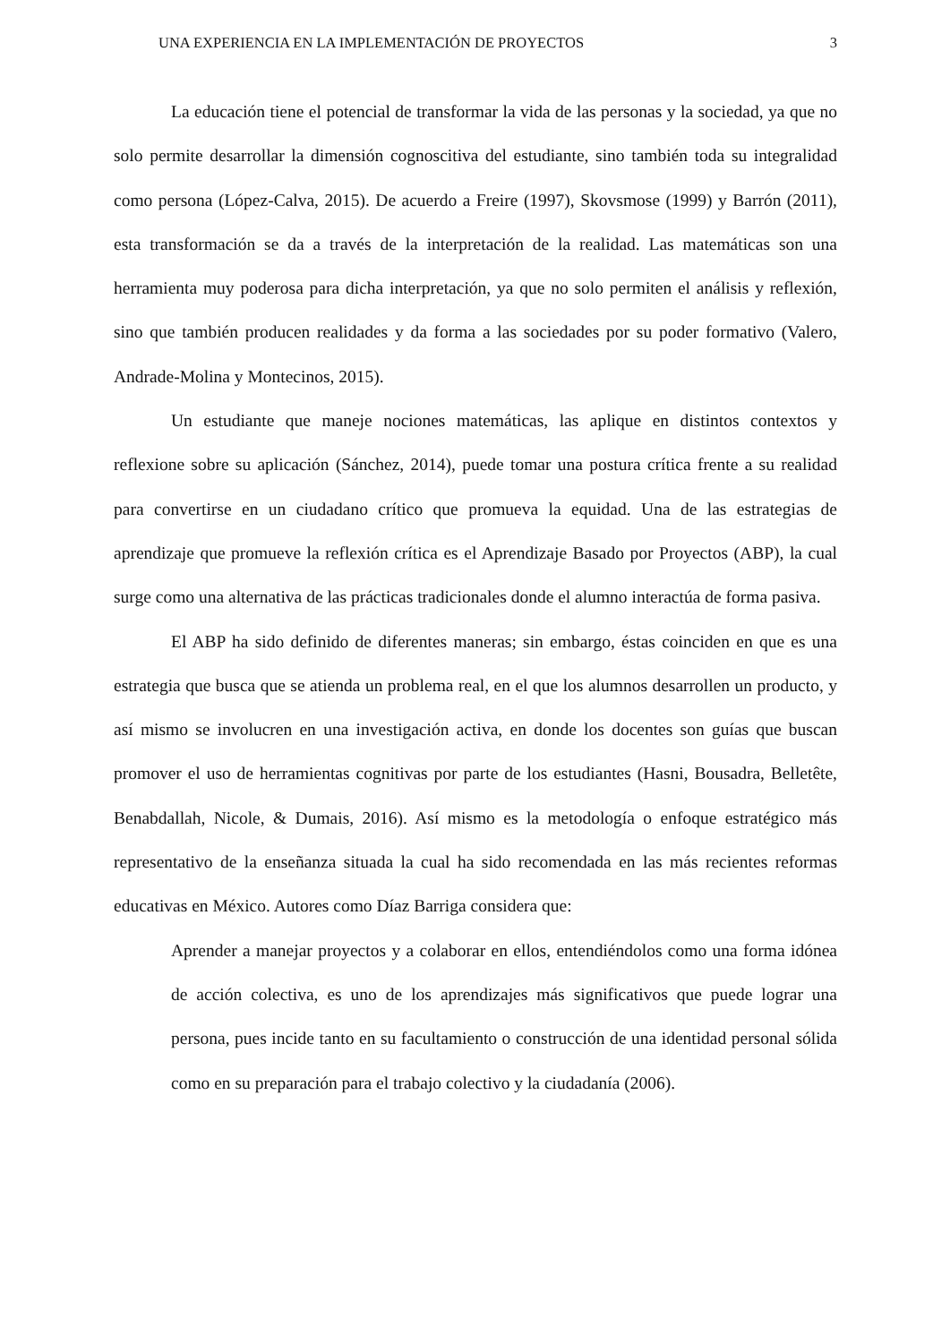UNA EXPERIENCIA EN LA IMPLEMENTACIÓN DE PROYECTOS 3
La educación tiene el potencial de transformar la vida de las personas y la sociedad, ya que no solo permite desarrollar la dimensión cognoscitiva del estudiante, sino también toda su integralidad como persona (López-Calva, 2015). De acuerdo a Freire (1997), Skovsmose (1999) y Barrón (2011), esta transformación se da a través de la interpretación de la realidad. Las matemáticas son una herramienta muy poderosa para dicha interpretación, ya que no solo permiten el análisis y reflexión, sino que también producen realidades y da forma a las sociedades por su poder formativo (Valero, Andrade-Molina y Montecinos, 2015).
Un estudiante que maneje nociones matemáticas, las aplique en distintos contextos y reflexione sobre su aplicación (Sánchez, 2014), puede tomar una postura crítica frente a su realidad para convertirse en un ciudadano crítico que promueva la equidad. Una de las estrategias de aprendizaje que promueve la reflexión crítica es el Aprendizaje Basado por Proyectos (ABP), la cual surge como una alternativa de las prácticas tradicionales donde el alumno interactúa de forma pasiva.
El ABP ha sido definido de diferentes maneras; sin embargo, éstas coinciden en que es una estrategia que busca que se atienda un problema real, en el que los alumnos desarrollen un producto, y así mismo se involucren en una investigación activa, en donde los docentes son guías que buscan promover el uso de herramientas cognitivas por parte de los estudiantes (Hasni, Bousadra, Belletête, Benabdallah, Nicole, & Dumais, 2016). Así mismo es la metodología o enfoque estratégico más representativo de la enseñanza situada la cual ha sido recomendada en las más recientes reformas educativas en México. Autores como Díaz Barriga considera que:
Aprender a manejar proyectos y a colaborar en ellos, entendiéndolos como una forma idónea de acción colectiva, es uno de los aprendizajes más significativos que puede lograr una persona, pues incide tanto en su facultamiento o construcción de una identidad personal sólida como en su preparación para el trabajo colectivo y la ciudadanía (2006).